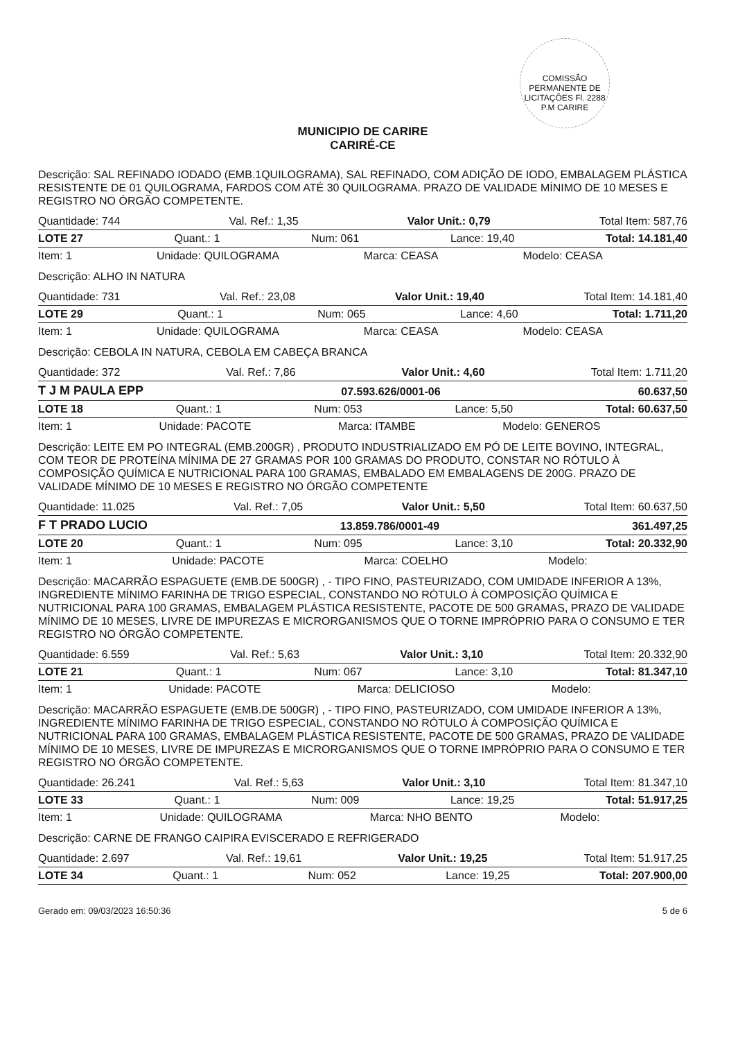COMISSÃO PERMANENTE DE LICITAÇÕES Fl. 2288 P.M CARIRE
MUNICIPIO DE CARIRE
CARIRÉ-CE
Descrição: SAL REFINADO IODADO (EMB.1QUILOGRAMA), SAL REFINADO, COM ADIÇÃO DE IODO, EMBALAGEM PLÁSTICA RESISTENTE DE 01 QUILOGRAMA, FARDOS COM ATÉ 30 QUILOGRAMA. PRAZO DE VALIDADE MÍNIMO DE 10 MESES E REGISTRO NO ÓRGÃO COMPETENTE.
Quantidade: 744 Val. Ref.: 1,35 Valor Unit.: 0,79 Total Item: 587,76
LOTE 27 Quant.: 1 Num: 061 Lance: 19,40 Total: 14.181,40
Item: 1 Unidade: QUILOGRAMA Marca: CEASA Modelo: CEASA
Descrição: ALHO IN NATURA
Quantidade: 731 Val. Ref.: 23,08 Valor Unit.: 19,40 Total Item: 14.181,40
LOTE 29 Quant.: 1 Num: 065 Lance: 4,60 Total: 1.711,20
Item: 1 Unidade: QUILOGRAMA Marca: CEASA Modelo: CEASA
Descrição: CEBOLA IN NATURA, CEBOLA EM CABEÇA BRANCA
Quantidade: 372 Val. Ref.: 7,86 Valor Unit.: 4,60 Total Item: 1.711,20
T J M PAULA EPP 07.593.626/0001-06 60.637,50
LOTE 18 Quant.: 1 Num: 053 Lance: 5,50 Total: 60.637,50
Item: 1 Unidade: PACOTE Marca: ITAMBE Modelo: GENEROS
Descrição: LEITE EM PO INTEGRAL (EMB.200GR) , PRODUTO INDUSTRIALIZADO EM PÓ DE LEITE BOVINO, INTEGRAL, COM TEOR DE PROTEÍNA MÍNIMA DE 27 GRAMAS POR 100 GRAMAS DO PRODUTO, CONSTAR NO RÓTULO À COMPOSIÇÃO QUÍMICA E NUTRICIONAL PARA 100 GRAMAS, EMBALADO EM EMBALAGENS DE 200G. PRAZO DE VALIDADE MÍNIMO DE 10 MESES E REGISTRO NO ÓRGÃO COMPETENTE
Quantidade: 11.025 Val. Ref.: 7,05 Valor Unit.: 5,50 Total Item: 60.637,50
F T PRADO LUCIO 13.859.786/0001-49 361.497,25
LOTE 20 Quant.: 1 Num: 095 Lance: 3,10 Total: 20.332,90
Item: 1 Unidade: PACOTE Marca: COELHO Modelo:
Descrição: MACARRÃO ESPAGUETE (EMB.DE 500GR) , - TIPO FINO, PASTEURIZADO, COM UMIDADE INFERIOR A 13%, INGREDIENTE MÍNIMO FARINHA DE TRIGO ESPECIAL, CONSTANDO NO RÓTULO À COMPOSIÇÃO QUÍMICA E NUTRICIONAL PARA 100 GRAMAS, EMBALAGEM PLÁSTICA RESISTENTE, PACOTE DE 500 GRAMAS, PRAZO DE VALIDADE MÍNIMO DE 10 MESES, LIVRE DE IMPUREZAS E MICRORGANISMOS QUE O TORNE IMPRÓPRIO PARA O CONSUMO E TER REGISTRO NO ÓRGÃO COMPETENTE.
Quantidade: 6.559 Val. Ref.: 5,63 Valor Unit.: 3,10 Total Item: 20.332,90
LOTE 21 Quant.: 1 Num: 067 Lance: 3,10 Total: 81.347,10
Item: 1 Unidade: PACOTE Marca: DELICIOSO Modelo:
Descrição: MACARRÃO ESPAGUETE (EMB.DE 500GR) , - TIPO FINO, PASTEURIZADO, COM UMIDADE INFERIOR A 13%, INGREDIENTE MÍNIMO FARINHA DE TRIGO ESPECIAL, CONSTANDO NO RÓTULO À COMPOSIÇÃO QUÍMICA E NUTRICIONAL PARA 100 GRAMAS, EMBALAGEM PLÁSTICA RESISTENTE, PACOTE DE 500 GRAMAS, PRAZO DE VALIDADE MÍNIMO DE 10 MESES, LIVRE DE IMPUREZAS E MICRORGANISMOS QUE O TORNE IMPRÓPRIO PARA O CONSUMO E TER REGISTRO NO ÓRGÃO COMPETENTE.
Quantidade: 26.241 Val. Ref.: 5,63 Valor Unit.: 3,10 Total Item: 81.347,10
LOTE 33 Quant.: 1 Num: 009 Lance: 19,25 Total: 51.917,25
Item: 1 Unidade: QUILOGRAMA Marca: NHO BENTO Modelo:
Descrição: CARNE DE FRANGO CAIPIRA EVISCERADO E REFRIGERADO
Quantidade: 2.697 Val. Ref.: 19,61 Valor Unit.: 19,25 Total Item: 51.917,25
LOTE 34 Quant.: 1 Num: 052 Lance: 19,25 Total: 207.900,00
Gerado em: 09/03/2023 16:50:36 5 de 6